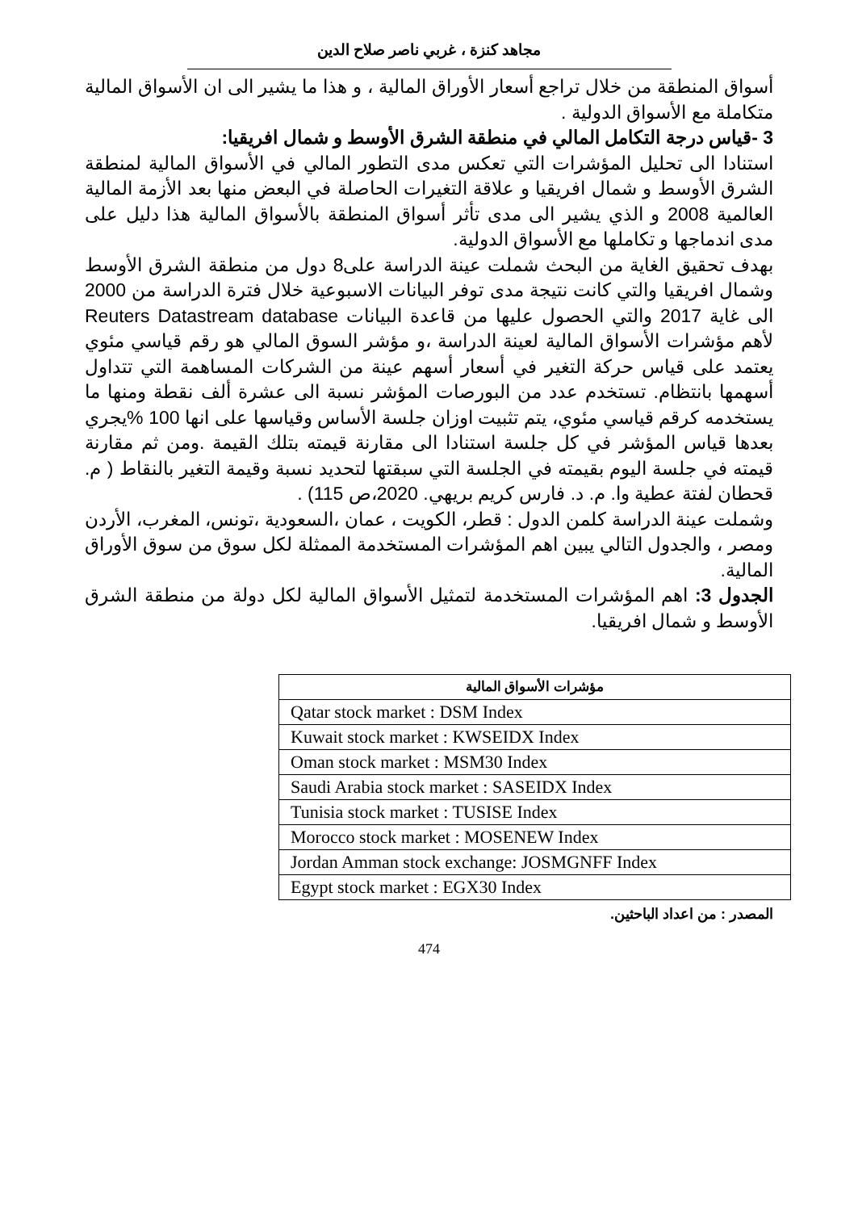مجاهد كنزة ، غربي ناصر صلاح الدين
أسواق المنطقة من خلال تراجع أسعار الأوراق المالية ، و هذا ما يشير الى ان الأسواق المالية متكاملة مع الأسواق الدولية .
3 -قياس درجة التكامل المالي في منطقة الشرق الأوسط و شمال افريقيا:
استنادا الى تحليل المؤشرات التي تعكس مدى التطور المالي في الأسواق المالية لمنطقة الشرق الأوسط و شمال افريقيا و علاقة التغيرات الحاصلة في البعض منها بعد الأزمة المالية العالمية 2008 و الذي يشير الى مدى تأثر أسواق المنطقة بالأسواق المالية هذا دليل على مدى اندماجها و تكاملها مع الأسواق الدولية.
بهدف تحقيق الغاية من البحث شملت عينة الدراسة على8 دول من منطقة الشرق الأوسط وشمال افريقيا والتي كانت نتيجة مدى توفر البيانات الاسبوعية خلال فترة الدراسة من 2000 الى غاية 2017 والتي الحصول عليها من قاعدة البيانات Reuters Datastream database لأهم مؤشرات الأسواق المالية لعينة الدراسة ،و مؤشر السوق المالي هو رقم قياسي مئوي يعتمد على قياس حركة التغير في أسعار أسهم عينة من الشركات المساهمة التي تتداول أسهمها بانتظام. تستخدم عدد من البورصات المؤشر نسبة الى عشرة ألف نقطة ومنها ما يستخدمه كرقم قياسي مئوي، يتم تثبيت اوزان جلسة الأساس وقياسها على انها 100 %يجري بعدها قياس المؤشر في كل جلسة استنادا الى مقارنة قيمته بتلك القيمة .ومن ثم مقارنة قيمته في جلسة اليوم بقيمته في الجلسة التي سبقتها لتحديد نسبة وقيمة التغير بالنقاط ( م. قحطان لفتة عطية وا. م. د. فارس كريم بريهي. 2020،ص 115) .
وشملت عينة الدراسة كلمن الدول : قطر، الكويت ، عمان ،السعودية ،تونس، المغرب، الأردن ومصر ، والجدول التالي يبين اهم المؤشرات المستخدمة الممثلة لكل سوق من سوق الأوراق المالية.
الجدول 3: اهم المؤشرات المستخدمة لتمثيل الأسواق المالية لكل دولة من منطقة الشرق الأوسط و شمال افريقيا.
| مؤشرات الأسواق المالية |
| --- |
| Qatar stock market : DSM Index |
| Kuwait stock market : KWSEIDX Index |
| Oman stock market : MSM30 Index |
| Saudi Arabia stock market : SASEIDX Index |
| Tunisia stock market : TUSISE Index |
| Morocco stock market : MOSENEW Index |
| Jordan Amman stock exchange: JOSMGNFF Index |
| Egypt stock market : EGX30 Index |
المصدر : من اعداد الباحثين.
474